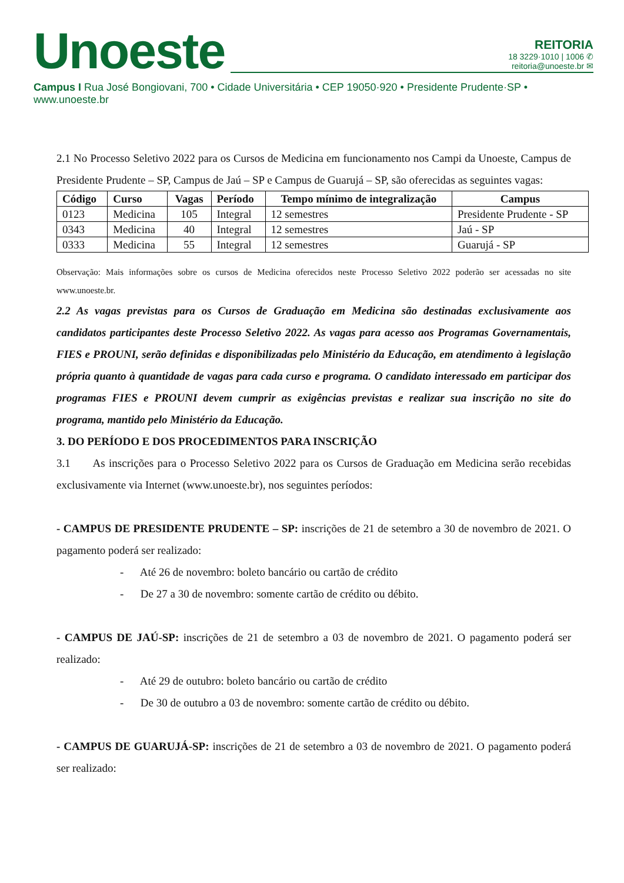Unoeste
REITORIA
18 3229·1010 | 1006 ✆
reitoria@unoeste.br ✉
Campus I Rua José Bongiovani, 700 • Cidade Universitária • CEP 19050·920 • Presidente Prudente·SP • www.unoeste.br
2.1 No Processo Seletivo 2022 para os Cursos de Medicina em funcionamento nos Campi da Unoeste, Campus de Presidente Prudente – SP, Campus de Jaú – SP e Campus de Guarujá – SP, são oferecidas as seguintes vagas:
| Código | Curso | Vagas | Período | Tempo mínimo de integralização | Campus |
| --- | --- | --- | --- | --- | --- |
| 0123 | Medicina | 105 | Integral | 12 semestres | Presidente Prudente - SP |
| 0343 | Medicina | 40 | Integral | 12 semestres | Jaú - SP |
| 0333 | Medicina | 55 | Integral | 12 semestres | Guarujá - SP |
Observação: Mais informações sobre os cursos de Medicina oferecidos neste Processo Seletivo 2022 poderão ser acessadas no site www.unoeste.br.
2.2 As vagas previstas para os Cursos de Graduação em Medicina são destinadas exclusivamente aos candidatos participantes deste Processo Seletivo 2022. As vagas para acesso aos Programas Governamentais, FIES e PROUNI, serão definidas e disponibilizadas pelo Ministério da Educação, em atendimento à legislação própria quanto à quantidade de vagas para cada curso e programa. O candidato interessado em participar dos programas FIES e PROUNI devem cumprir as exigências previstas e realizar sua inscrição no site do programa, mantido pelo Ministério da Educação.
3. DO PERÍODO E DOS PROCEDIMENTOS PARA INSCRIÇÃO
3.1 As inscrições para o Processo Seletivo 2022 para os Cursos de Graduação em Medicina serão recebidas exclusivamente via Internet (www.unoeste.br), nos seguintes períodos:
- CAMPUS DE PRESIDENTE PRUDENTE – SP: inscrições de 21 de setembro a 30 de novembro de 2021. O pagamento poderá ser realizado:
- Até 26 de novembro: boleto bancário ou cartão de crédito
- De 27 a 30 de novembro: somente cartão de crédito ou débito.
- CAMPUS DE JAÚ-SP: inscrições de 21 de setembro a 03 de novembro de 2021. O pagamento poderá ser realizado:
- Até 29 de outubro: boleto bancário ou cartão de crédito
- De 30 de outubro a 03 de novembro: somente cartão de crédito ou débito.
- CAMPUS DE GUARUJÁ-SP: inscrições de 21 de setembro a 03 de novembro de 2021. O pagamento poderá ser realizado: